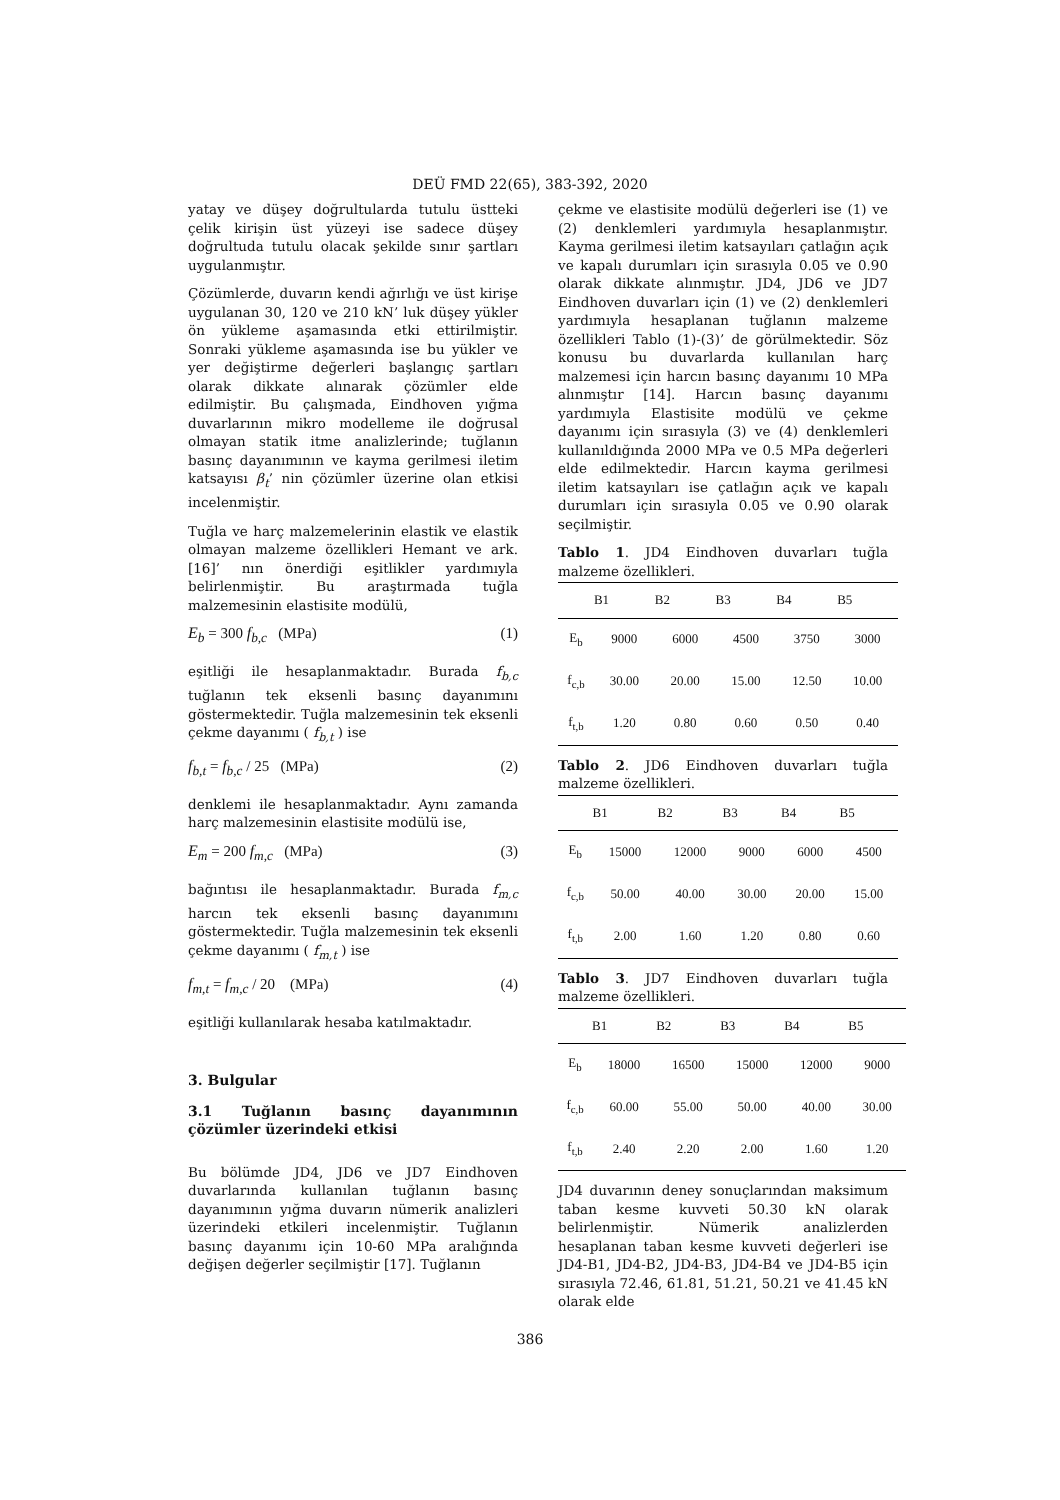DEÜ FMD 22(65), 383-392, 2020
yatay ve düşey doğrultularda tutulu üstteki çelik kirişin üst yüzeyi ise sadece düşey doğrultuda tutulu olacak şekilde sınır şartları uygulanmıştır.
Çözümlerde, duvarın kendi ağırlığı ve üst kirişe uygulanan 30, 120 ve 210 kN’ luk düşey yükler ön yükleme aşamasında etki ettirilmiştir. Sonraki yükleme aşamasında ise bu yükler ve yer değiştirme değerleri başlangıç şartları olarak dikkate alınarak çözümler elde edilmiştir. Bu çalışmada, Eindhoven yığma duvarlarının mikro modelleme ile doğrusal olmayan statik itme analizlerinde; tuğlanın basınç dayanımının ve kayma gerilmesi iletim katsayısı β<sub>t</sub>’ nin çözümler üzerine olan etkisi incelenmiştir.
Tuğla ve harç malzemelerinin elastik ve elastik olmayan malzeme özellikleri Hemant ve ark. [16]’ nın önerdiği eşitlikler yardımıyla belirlenmiştir. Bu araştırmada tuğla malzemesinin elastisite modülü,
E<sub>b</sub> = 300 f<sub>b,c</sub> (MPa) (1)
eşitliği ile hesaplanmaktadır. Burada f<sub>b,c</sub> tuğlanın tek eksenli basınç dayanımını göstermektedir. Tuğla malzemesinin tek eksenli çekme dayanımı ( f<sub>b,t</sub> ) ise
f<sub>b,t</sub> = f<sub>b,c</sub> / 25 (MPa) (2)
denklemi ile hesaplanmaktadır. Aynı zamanda harç malzemesinin elastisite modülü ise,
E<sub>m</sub> = 200 f<sub>m,c</sub> (MPa) (3)
bağıntısı ile hesaplanmaktadır. Burada f<sub>m,c</sub> harcın tek eksenli basınç dayanımını göstermektedir. Tuğla malzemesinin tek eksenli çekme dayanımı ( f<sub>m,t</sub> ) ise
f<sub>m,t</sub> = f<sub>m,c</sub> / 20 (MPa) (4)
eşitliği kullanılarak hesaba katılmaktadır.
3. Bulgular
3.1 Tuğlanın basınç dayanımının çözümler üzerindeki etkisi
Bu bölümde JD4, JD6 ve JD7 Eindhoven duvarlarında kullanılan tuğlanın basınç dayanımının yığma duvarın nümerik analizleri üzerindeki etkileri incelenmiştir. Tuğlanın basınç dayanımı için 10-60 MPa aralığında değişen değerler seçilmiştir [17]. Tuğlanın
çekme ve elastisite modülü değerleri ise (1) ve (2) denklemleri yardımıyla hesaplanmıştır. Kayma gerilmesi iletim katsayıları çatlağın açık ve kapalı durumları için sırasıyla 0.05 ve 0.90 olarak dikkate alınmıştır. JD4, JD6 ve JD7 Eindhoven duvarları için (1) ve (2) denklemleri yardımıyla hesaplanan tuğlanın malzeme özellikleri Tablo (1)-(3)’ de görülmektedir. Söz konusu bu duvarlarda kullanılan harç malzemesi için harcın basınç dayanımı 10 MPa alınmıştır [14]. Harcın basınç dayanımı yardımıyla Elastisite modülü ve çekme dayanımı için sırasıyla (3) ve (4) denklemleri kullanıldığında 2000 MPa ve 0.5 MPa değerleri elde edilmektedir. Harcın kayma gerilmesi iletim katsayıları ise çatlağın açık ve kapalı durumları için sırasıyla 0.05 ve 0.90 olarak seçilmiştir.
Tablo 1. JD4 Eindhoven duvarları tuğla malzeme özellikleri.
| | B1 | B2 | B3 | B4 | B5 |
| --- | --- | --- | --- | --- | --- |
| E<sub>b</sub> | 9000 | 6000 | 4500 | 3750 | 3000 |
| f<sub>c,b</sub> | 30.00 | 20.00 | 15.00 | 12.50 | 10.00 |
| f<sub>t,b</sub> | 1.20 | 0.80 | 0.60 | 0.50 | 0.40 |
Tablo 2. JD6 Eindhoven duvarları tuğla malzeme özellikleri.
| | B1 | B2 | B3 | B4 | B5 |
| --- | --- | --- | --- | --- | --- |
| E<sub>b</sub> | 15000 | 12000 | 9000 | 6000 | 4500 |
| f<sub>c,b</sub> | 50.00 | 40.00 | 30.00 | 20.00 | 15.00 |
| f<sub>t,b</sub> | 2.00 | 1.60 | 1.20 | 0.80 | 0.60 |
Tablo 3. JD7 Eindhoven duvarları tuğla malzeme özellikleri.
| | B1 | B2 | B3 | B4 | B5 |
| --- | --- | --- | --- | --- | --- |
| E<sub>b</sub> | 18000 | 16500 | 15000 | 12000 | 9000 |
| f<sub>c,b</sub> | 60.00 | 55.00 | 50.00 | 40.00 | 30.00 |
| f<sub>t,b</sub> | 2.40 | 2.20 | 2.00 | 1.60 | 1.20 |
JD4 duvarının deney sonuçlarından maksimum taban kesme kuvveti 50.30 kN olarak belirlenmiştir. Nümerik analizlerden hesaplanan taban kesme kuvveti değerleri ise JD4-B1, JD4-B2, JD4-B3, JD4-B4 ve JD4-B5 için sırasıyla 72.46, 61.81, 51.21, 50.21 ve 41.45 kN olarak elde
386